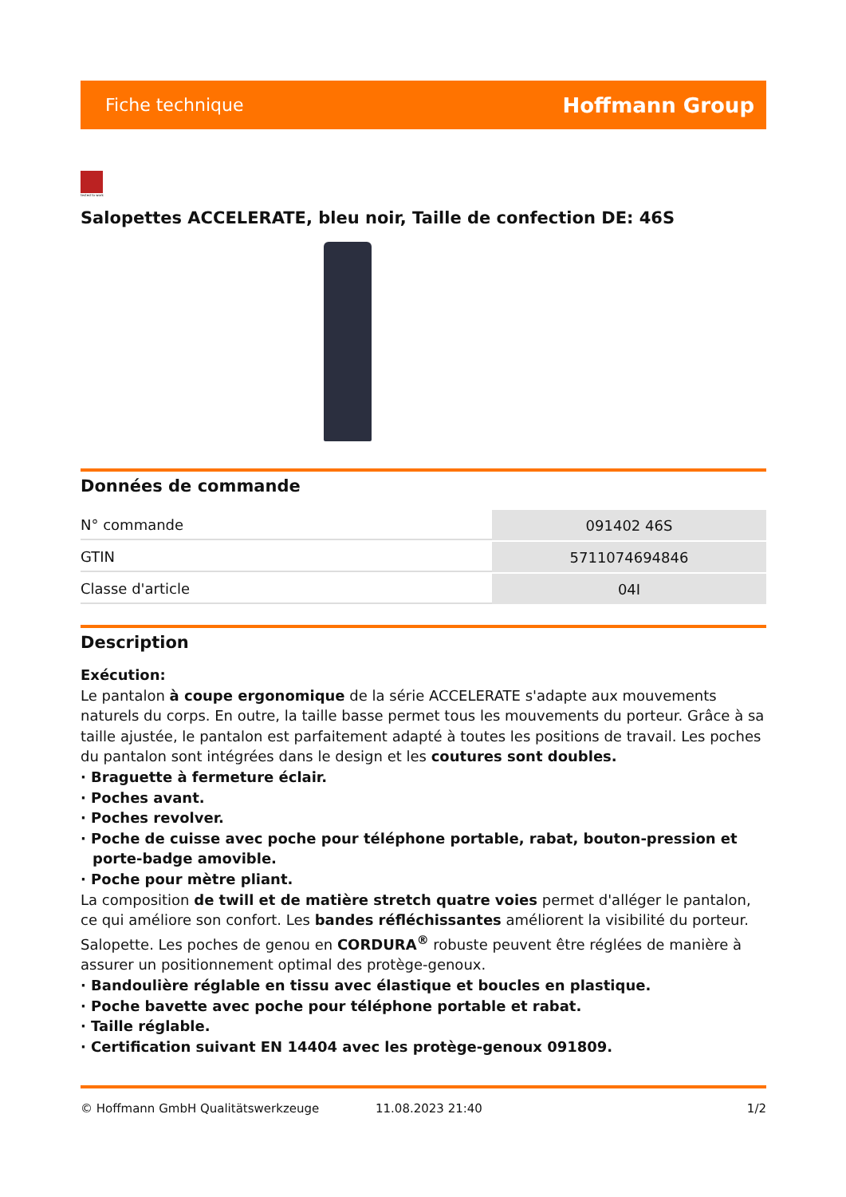Fiche technique Hoffmann Group
tested to work
Salopettes ACCELERATE, bleu noir, Taille de confection DE: 46S
Données de commande
| N° commande | 091402 46S |
| GTIN | 5711074694846 |
| Classe d'article | 04I |
Description
Exécution:
Le pantalon à coupe ergonomique de la série ACCELERATE s'adapte aux mouvements naturels du corps. En outre, la taille basse permet tous les mouvements du porteur. Grâce à sa taille ajustée, le pantalon est parfaitement adapté à toutes les positions de travail. Les poches du pantalon sont intégrées dans le design et les coutures sont doubles.
· Braguette à fermeture éclair.
· Poches avant.
· Poches revolver.
· Poche de cuisse avec poche pour téléphone portable, rabat, bouton-pression et porte-badge amovible.
· Poche pour mètre pliant.
La composition de twill et de matière stretch quatre voies permet d'alléger le pantalon, ce qui améliore son confort. Les bandes réfléchissantes améliorent la visibilité du porteur.
Salopette. Les poches de genou en CORDURA<sup>®</sup> robuste peuvent être réglées de manière à assurer un positionnement optimal des protège-genoux.
· Bandoulière réglable en tissu avec élastique et boucles en plastique.
· Poche bavette avec poche pour téléphone portable et rabat.
· Taille réglable.
· Certification suivant EN 14404 avec les protège-genoux 091809.
© Hoffmann GmbH Qualitätswerkzeuge 11.08.2023 21:40 1/2